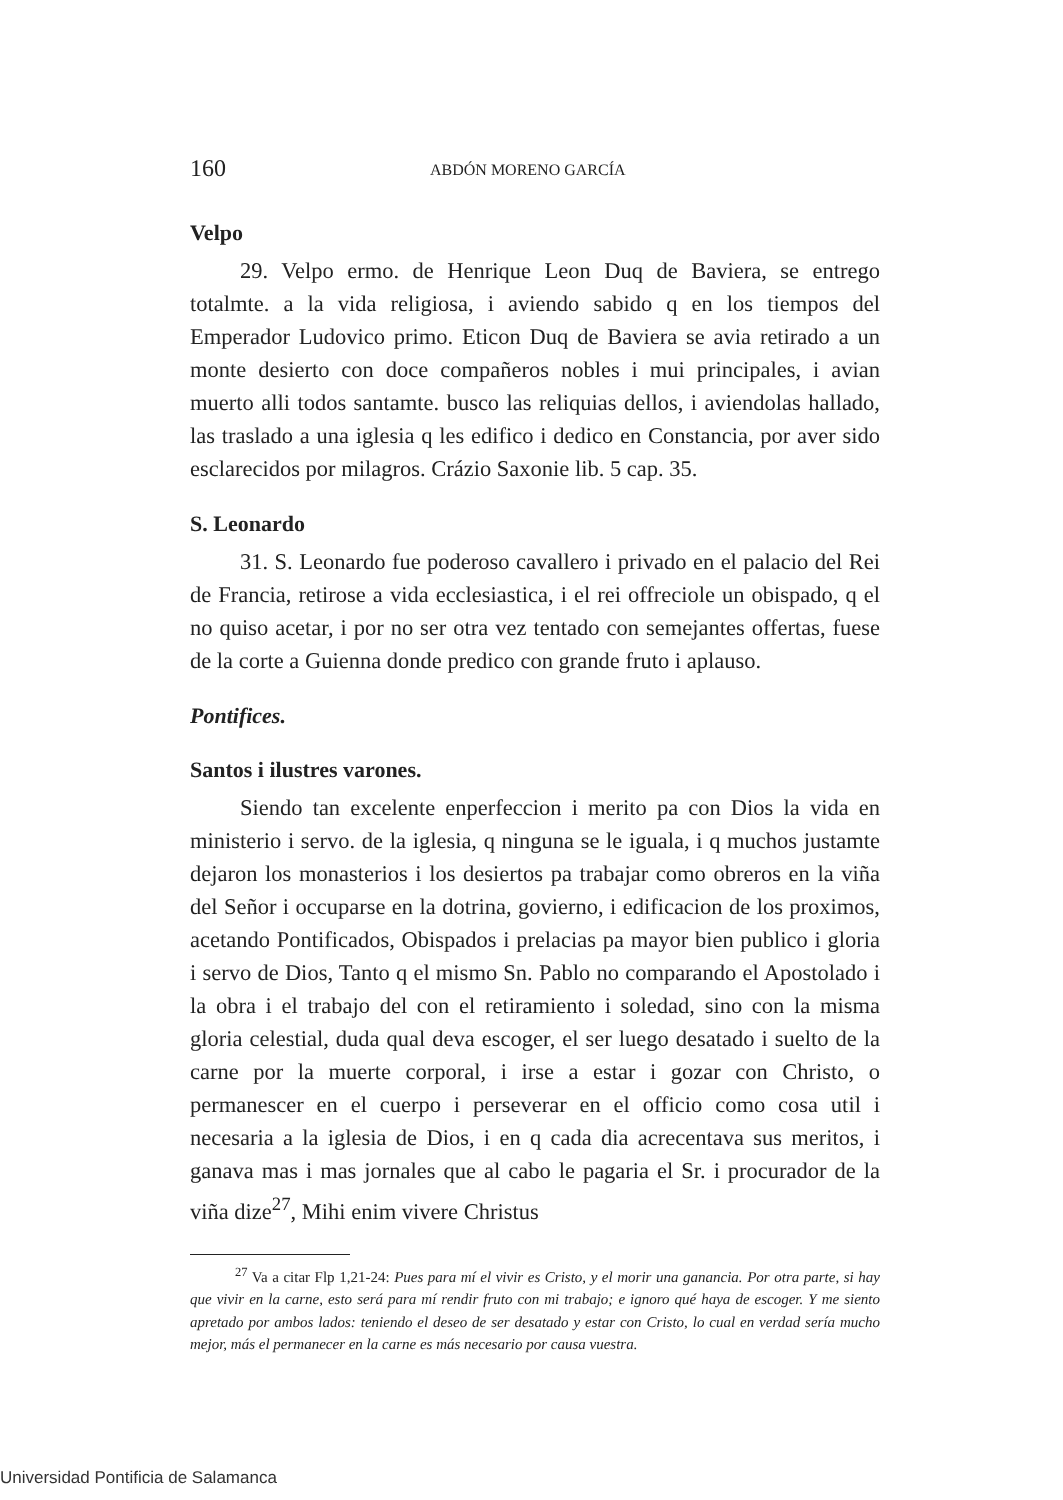160 ABDÓN MORENO GARCÍA
Velpo
29. Velpo ermo. de Henrique Leon Duq de Baviera, se entrego totalmte. a la vida religiosa, i aviendo sabido q en los tiempos del Emperador Ludovico primo. Eticon Duq de Baviera se avia retirado a un monte desierto con doce compañeros nobles i mui principales, i avian muerto alli todos santamte. busco las reliquias dellos, i aviendolas hallado, las traslado a una iglesia q les edifico i dedico en Constancia, por aver sido esclarecidos por milagros. Crázio Saxonie lib. 5 cap. 35.
S. Leonardo
31. S. Leonardo fue poderoso cavallero i privado en el palacio del Rei de Francia, retirose a vida ecclesiastica, i el rei offreciole un obispado, q el no quiso acetar, i por no ser otra vez tentado con semejantes offertas, fuese de la corte a Guienna donde predico con grande fruto i aplauso.
Pontifices.
Santos i ilustres varones.
Siendo tan excelente enperfeccion i merito pa con Dios la vida en ministerio i servo. de la iglesia, q ninguna se le iguala, i q muchos justamte dejaron los monasterios i los desiertos pa trabajar como obreros en la viña del Señor i occuparse en la dotrina, govierno, i edificacion de los proximos, acetando Pontificados, Obispados i prelacias pa mayor bien publico i gloria i servo de Dios, Tanto q el mismo Sn. Pablo no comparando el Apostolado i la obra i el trabajo del con el retiramiento i soledad, sino con la misma gloria celestial, duda qual deva escoger, el ser luego desatado i suelto de la carne por la muerte corporal, i irse a estar i gozar con Christo, o permanescer en el cuerpo i perseverar en el officio como cosa util i necesaria a la iglesia de Dios, i en q cada dia acrecentava sus meritos, i ganava mas i mas jornales que al cabo le pagaria el Sr. i procurador de la viña dize<sup>27</sup>, Mihi enim vivere Christus
<sup>27</sup> Va a citar Flp 1,21-24: Pues para mí el vivir es Cristo, y el morir una ganancia. Por otra parte, si hay que vivir en la carne, esto será para mí rendir fruto con mi trabajo; e ignoro qué haya de escoger. Y me siento apretado por ambos lados: teniendo el deseo de ser desatado y estar con Cristo, lo cual en verdad sería mucho mejor, más el permanecer en la carne es más necesario por causa vuestra.
Universidad Pontificia de Salamanca